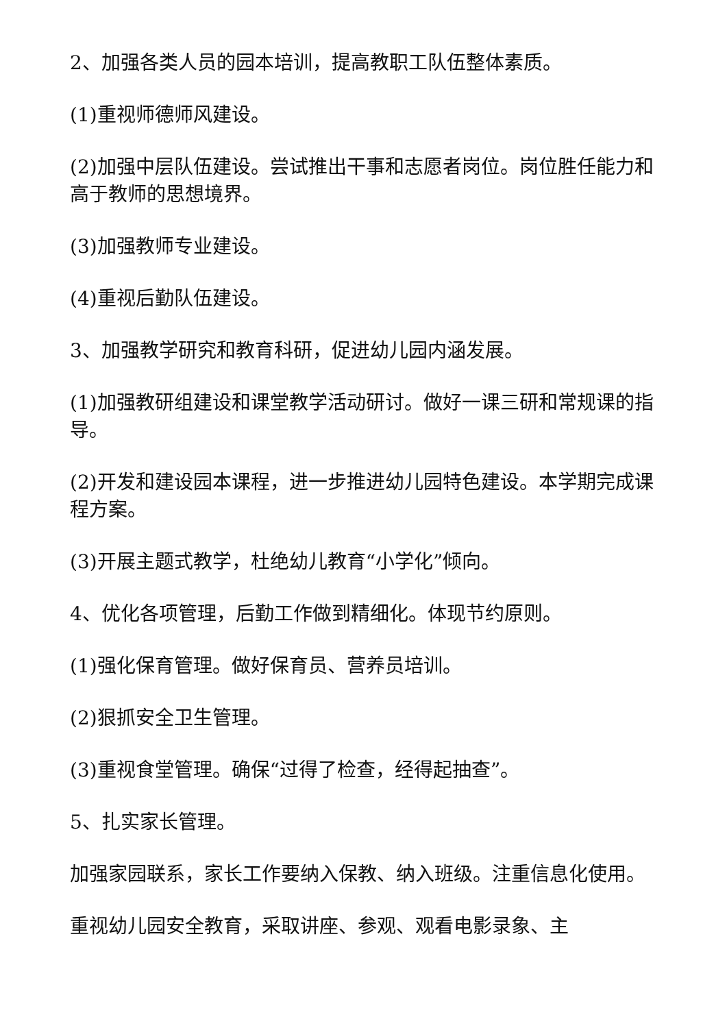2、加强各类人员的园本培训，提高教职工队伍整体素质。
(1)重视师德师风建设。
(2)加强中层队伍建设。尝试推出干事和志愿者岗位。岗位胜任能力和高于教师的思想境界。
(3)加强教师专业建设。
(4)重视后勤队伍建设。
3、加强教学研究和教育科研，促进幼儿园内涵发展。
(1)加强教研组建设和课堂教学活动研讨。做好一课三研和常规课的指导。
(2)开发和建设园本课程，进一步推进幼儿园特色建设。本学期完成课程方案。
(3)开展主题式教学，杜绝幼儿教育“小学化”倾向。
4、优化各项管理，后勤工作做到精细化。体现节约原则。
(1)强化保育管理。做好保育员、营养员培训。
(2)狠抓安全卫生管理。
(3)重视食堂管理。确保“过得了检查，经得起抽查”。
5、扎实家长管理。
加强家园联系，家长工作要纳入保教、纳入班级。注重信息化使用。
重视幼儿园安全教育，采取讲座、参观、观看电影录象、主